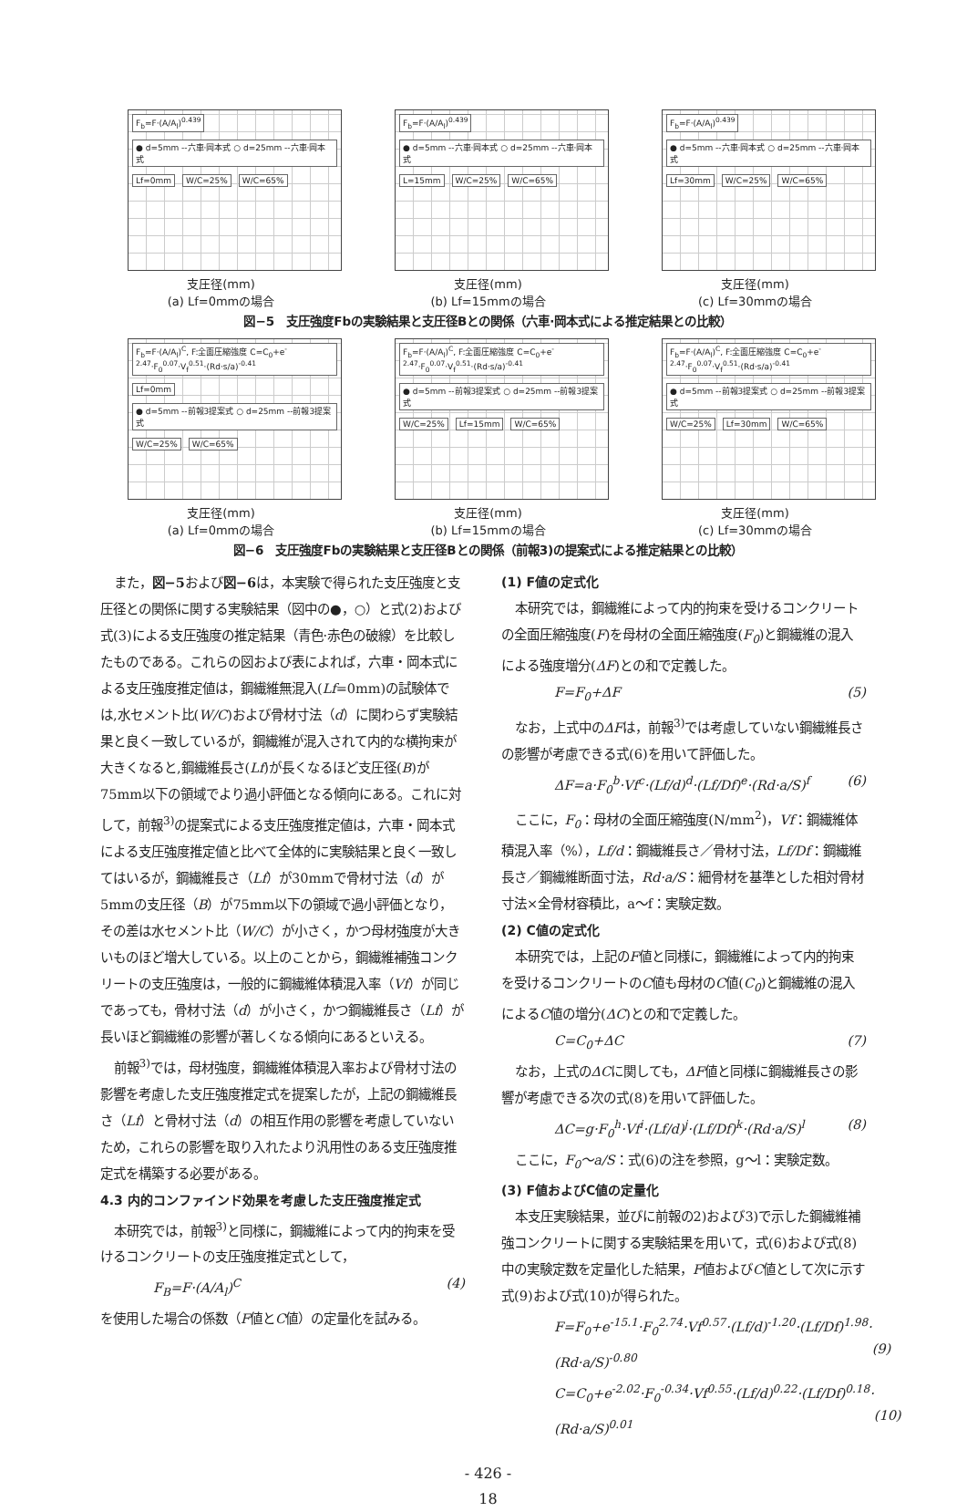F<sub>b</sub>=F·(A/A<sub>l</sub>)<sup>0.439</sup>
● d=5mm ‑‑六車·岡本式 ○ d=25mm ‑‑六車·岡本式
Lf=0mm W/C=25% W/C=65%
支圧径(mm)
(a) Lf=0mmの場合
F<sub>b</sub>=F·(A/A<sub>l</sub>)<sup>0.439</sup>
● d=5mm ‑‑六車·岡本式 ○ d=25mm ‑‑六車·岡本式
L=15mm W/C=25% W/C=65%
支圧径(mm)
(b) Lf=15mmの場合
F<sub>b</sub>=F·(A/A<sub>l</sub>)<sup>0.439</sup>
● d=5mm ‑‑六車·岡本式 ○ d=25mm ‑‑六車·岡本式
Lf=30mm W/C=25% W/C=65%
支圧径(mm)
(c) Lf=30mmの場合
図−5　支圧強度Fbの実験結果と支圧径Bとの関係（六車·岡本式による推定結果との比較）
F<sub>b</sub>=F·(A/A<sub>l</sub>)<sup>C</sup>, F:全面圧縮強度 C=C<sub>0</sub>+e<sup>-2.47</sup>·F<sub>0</sub><sup>0.07</sup>·V<sub>f</sub><sup>0.51</sup>·(Rd·s/a)<sup>-0.41</sup>
Lf=0mm
● d=5mm ‑‑前報3提案式 ○ d=25mm ‑‑前報3提案式
W/C=25% W/C=65%
支圧径(mm)
(a) Lf=0mmの場合
F<sub>b</sub>=F·(A/A<sub>l</sub>)<sup>C</sup>, F:全面圧縮強度 C=C<sub>0</sub>+e<sup>-2.47</sup>·F<sub>0</sub><sup>0.07</sup>·V<sub>f</sub><sup>0.51</sup>·(Rd·s/a)<sup>-0.41</sup>
● d=5mm ‑‑前報3提案式 ○ d=25mm ‑‑前報3提案式
W/C=25% Lf=15mm W/C=65%
支圧径(mm)
(b) Lf=15mmの場合
F<sub>b</sub>=F·(A/A<sub>l</sub>)<sup>C</sup>, F:全面圧縮強度 C=C<sub>0</sub>+e<sup>-2.47</sup>·F<sub>0</sub><sup>0.07</sup>·V<sub>f</sub><sup>0.51</sup>·(Rd·s/a)<sup>-0.41</sup>
● d=5mm ‑‑前報3提案式 ○ d=25mm ‑‑前報3提案式
W/C=25% Lf=30mm W/C=65%
支圧径(mm)
(c) Lf=30mmの場合
図−6　支圧強度Fbの実験結果と支圧径Bとの関係（前報3)の提案式による推定結果との比較）
また，図−5および図−6は，本実験で得られた支圧強度と支圧径との関係に関する実験結果（図中の●，○）と式(2)および式(3)による支圧強度の推定結果（青色·赤色の破線）を比較したものである。これらの図および表によれば，六車・岡本式による支圧強度推定値は，鋼繊維無混入(Lf=0mm)の試験体では,水セメント比(W/C)および骨材寸法（d）に関わらず実験結果と良く一致しているが，鋼繊維が混入されて内的な横拘束が大きくなると,鋼繊維長さ(Lf)が長くなるほど支圧径(B)が75mm以下の領域でより過小評価となる傾向にある。これに対して，前報<sup>3)</sup>の提案式による支圧強度推定値は，六車・岡本式による支圧強度推定値と比べて全体的に実験結果と良く一致してはいるが，鋼繊維長さ（Lf）が30mmで骨材寸法（d）が5mmの支圧径（B）が75mm以下の領域で過小評価となり，その差は水セメント比（W/C）が小さく，かつ母材強度が大きいものほど増大している。以上のことから，鋼繊維補強コンクリートの支圧強度は，一般的に鋼繊維体積混入率（Vf）が同じであっても，骨材寸法（d）が小さく，かつ鋼繊維長さ（Lf）が長いほど鋼繊維の影響が著しくなる傾向にあるといえる。
前報<sup>3)</sup>では，母材強度，鋼繊維体積混入率および骨材寸法の影響を考慮した支圧強度推定式を提案したが，上記の鋼繊維長さ（Lf）と骨材寸法（d）の相互作用の影響を考慮していないため，これらの影響を取り入れたより汎用性のある支圧強度推定式を構築する必要がある。
4.3 内的コンファインド効果を考慮した支圧強度推定式
本研究では，前報<sup>3)</sup>と同様に，鋼繊維によって内的拘束を受けるコンクリートの支圧強度推定式として，
F<sub>B</sub>=F·(A/A<sub>l</sub>)<sup>C</sup> (4)
を使用した場合の係数（F値とC値）の定量化を試みる。
(1) F値の定式化
本研究では，鋼繊維によって内的拘束を受けるコンクリートの全面圧縮強度(F)を母材の全面圧縮強度(F<sub>0</sub>)と鋼繊維の混入による強度増分(ΔF)との和で定義した。
F=F<sub>0</sub>+ΔF (5)
なお，上式中のΔFは，前報<sup>3)</sup>では考慮していない鋼繊維長さの影響が考慮できる式(6)を用いて評価した。
ΔF=a·F<sub>0</sub><sup>b</sup>·Vf<sup>c</sup>·(Lf/d)<sup>d</sup>·(Lf/Df)<sup>e</sup>·(Rd·a/S)<sup>f</sup> (6)
ここに，F<sub>0</sub>：母材の全面圧縮強度(N/mm<sup>2</sup>)，Vf：鋼繊維体積混入率（%），Lf/d：鋼繊維長さ／骨材寸法，Lf/Df：鋼繊維長さ／鋼繊維断面寸法，Rd·a/S：細骨材を基準とした相対骨材寸法×全骨材容積比，a〜f：実験定数。
(2) C値の定式化
本研究では，上記のF値と同様に，鋼繊維によって内的拘束を受けるコンクリートのC値も母材のC値(C<sub>0</sub>)と鋼繊維の混入によるC値の増分(ΔC)との和で定義した。
C=C<sub>0</sub>+ΔC (7)
なお，上式のΔCに関しても，ΔF値と同様に鋼繊維長さの影響が考慮できる次の式(8)を用いて評価した。
ΔC=g·F<sub>0</sub><sup>h</sup>·Vf<sup>i</sup>·(Lf/d)<sup>j</sup>·(Lf/Df)<sup>k</sup>·(Rd·a/S)<sup>l</sup> (8)
ここに，F<sub>0</sub>〜a/S：式(6)の注を参照，g〜l：実験定数。
(3) F値およびC値の定量化
本支圧実験結果，並びに前報の2)および3)で示した鋼繊維補強コンクリートに関する実験結果を用いて，式(6)および式(8)中の実験定数を定量化した結果，F値およびC値として次に示す式(9)および式(10)が得られた。
F=F<sub>0</sub>+e<sup>-15.1</sup>·F<sub>0</sub><sup>2.74</sup>·Vf<sup>0.57</sup>·(Lf/d)<sup>-1.20</sup>·(Lf/Df)<sup>1.98</sup>·
(Rd·a/S)<sup>-0.80</sup>
(9)
C=C<sub>0</sub>+e<sup>-2.02</sup>·F<sub>0</sub><sup>-0.34</sup>·Vf<sup>0.55</sup>·(Lf/d)<sup>0.22</sup>·(Lf/Df)<sup>0.18</sup>·
(Rd·a/S)<sup>0.01</sup>
(10)
- 426 -
18